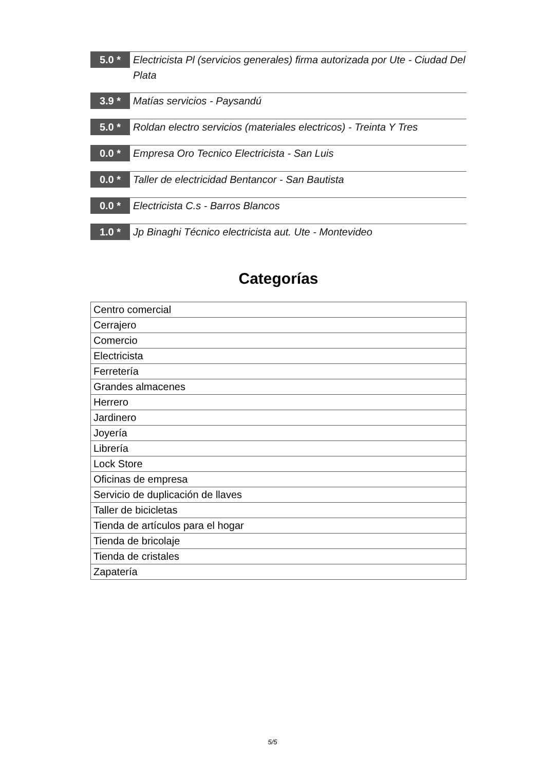5.0 *
Electricista Pl (servicios generales) firma autorizada por Ute - Ciudad Del Plata
3.9 *
Matías servicios - Paysandú
5.0 *
Roldan electro servicios (materiales electricos) - Treinta Y Tres
0.0 *
Empresa Oro Tecnico Electricista - San Luis
0.0 *
Taller de electricidad Bentancor - San Bautista
0.0 *
Electricista C.s - Barros Blancos
1.0 *
Jp Binaghi Técnico electricista aut. Ute - Montevideo
Categorías
| Centro comercial |
| Cerrajero |
| Comercio |
| Electricista |
| Ferretería |
| Grandes almacenes |
| Herrero |
| Jardinero |
| Joyería |
| Librería |
| Lock Store |
| Oficinas de empresa |
| Servicio de duplicación de llaves |
| Taller de bicicletas |
| Tienda de artículos para el hogar |
| Tienda de bricolaje |
| Tienda de cristales |
| Zapatería |
5/5